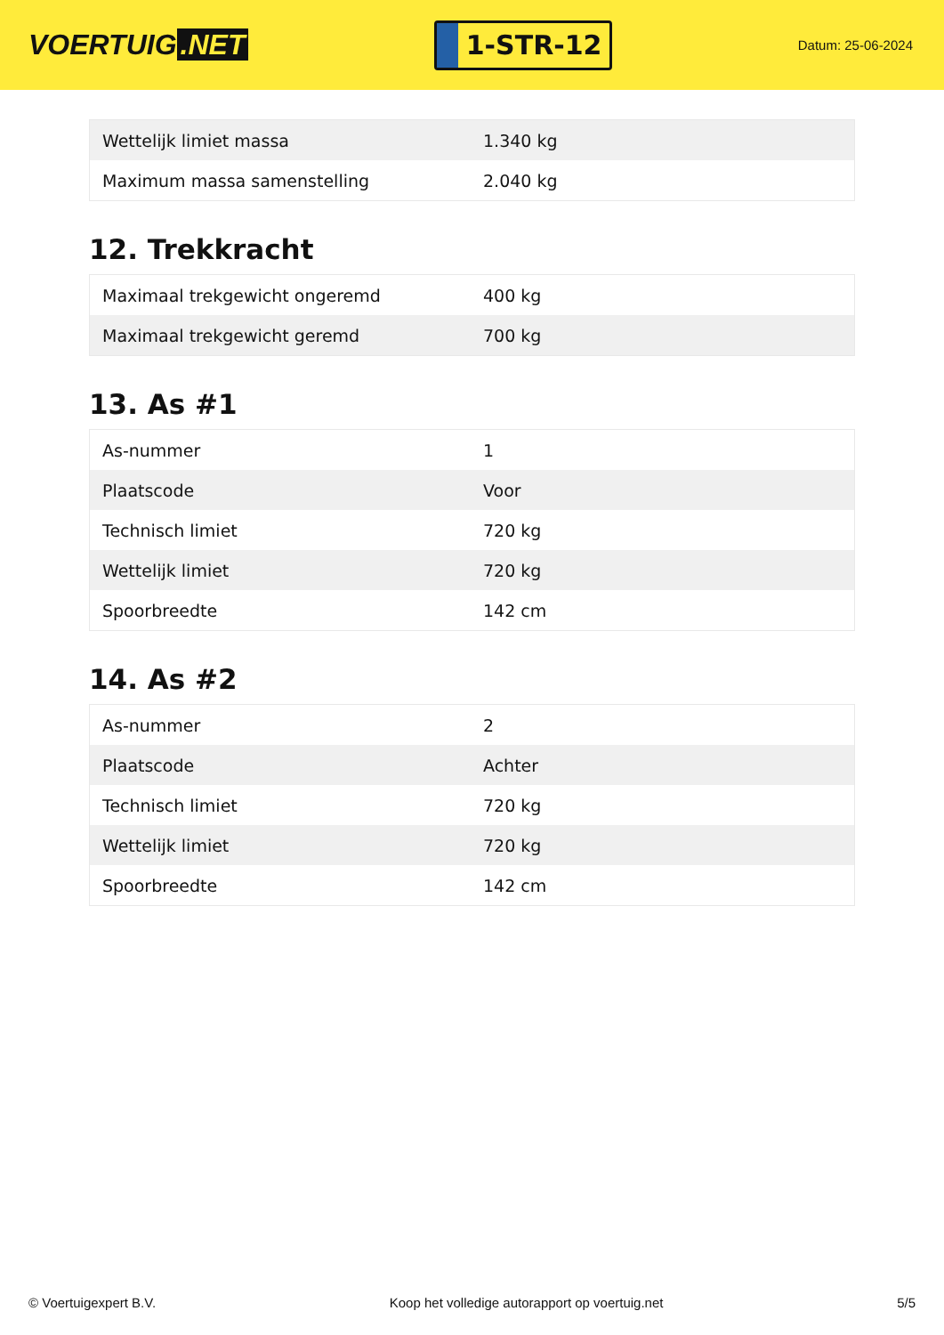VOERTUIG.NET
1-STR-12
Datum: 25-06-2024
| Wettelijk limiet massa | 1.340 kg |
| Maximum massa samenstelling | 2.040 kg |
12. Trekkracht
| Maximaal trekgewicht ongeremd | 400 kg |
| Maximaal trekgewicht geremd | 700 kg |
13. As #1
| As-nummer | 1 |
| Plaatscode | Voor |
| Technisch limiet | 720 kg |
| Wettelijk limiet | 720 kg |
| Spoorbreedte | 142 cm |
14. As #2
| As-nummer | 2 |
| Plaatscode | Achter |
| Technisch limiet | 720 kg |
| Wettelijk limiet | 720 kg |
| Spoorbreedte | 142 cm |
© Voertuigexpert B.V. Koop het volledige autorapport op voertuig.net 5/5